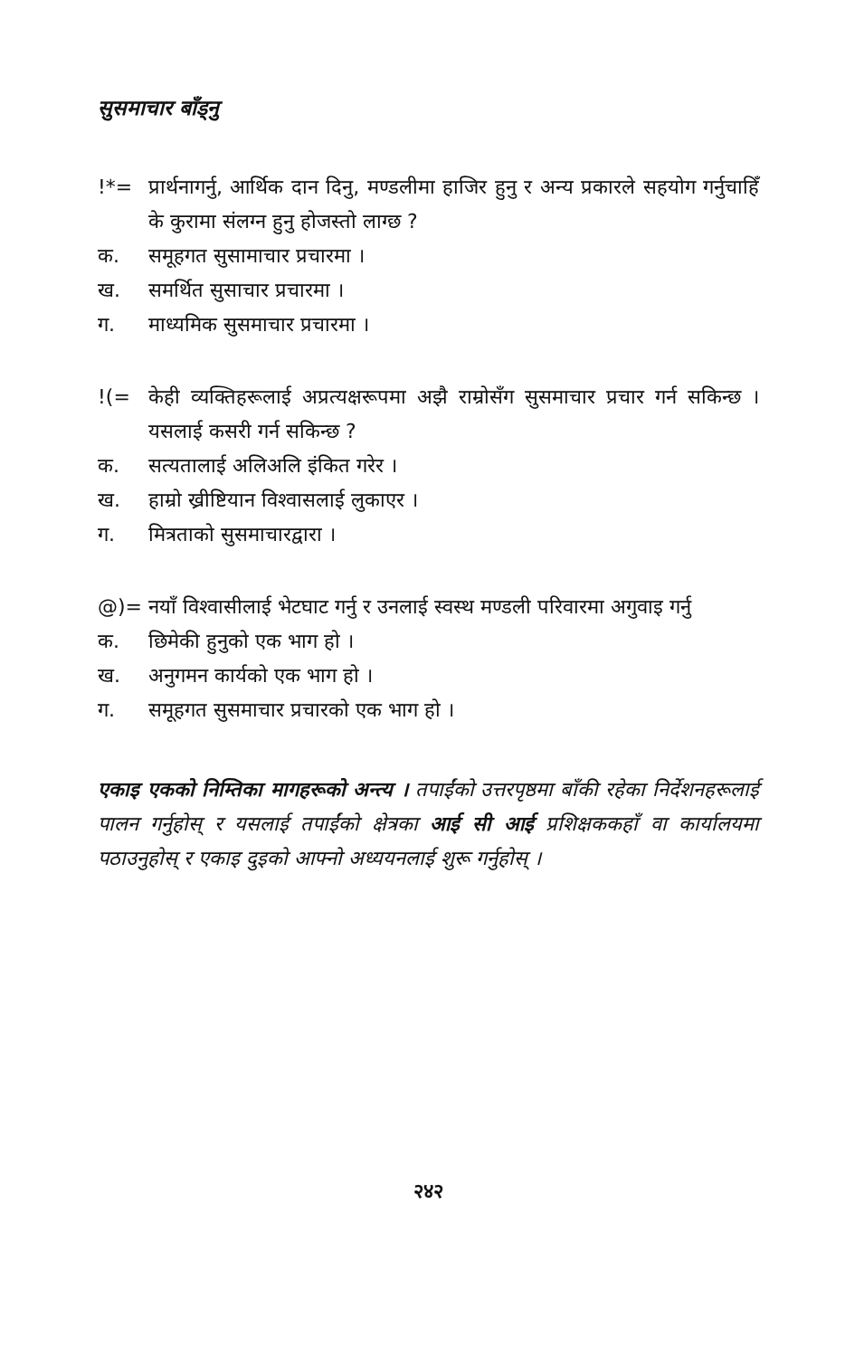सुसमाचार बाँड्नु
!*= प्रार्थनागर्नु, आर्थिक दान दिनु, मण्डलीमा हाजिर हुनु र अन्य प्रकारले सहयोग गर्नुचाहिँ के कुरामा संलग्न हुनु होजस्तो लाग्छ ?
क. समूहगत सुसामाचार प्रचारमा ।
ख. समर्थित सुसाचार प्रचारमा ।
ग. माध्यमिक सुसमाचार प्रचारमा ।
!(= केही व्यक्तिहरूलाई अप्रत्यक्षरूपमा अझै राम्रोसँग सुसमाचार प्रचार गर्न सकिन्छ । यसलाई कसरी गर्न सकिन्छ ?
क. सत्यतालाई अलिअलि इंकित गरेर ।
ख. हाम्रो ख्रीष्टियान विश्‍वासलाई लुकाएर ।
ग. मित्रताको सुसमाचारद्वारा ।
@)= नयाँ विश्‍वासीलाई भेटघाट गर्नु र उनलाई स्वस्थ मण्डली परिवारमा अगुवाइ गर्नु
क. छिमेकी हुनुको एक भाग हो ।
ख. अनुगमन कार्यको एक भाग हो ।
ग. समूहगत सुसमाचार प्रचारको एक भाग हो ।
एकाइ एकको निम्तिका मागहरूको अन्त्य । तपाईंको उत्तरपृष्ठमा बाँकी रहेका निर्देशनहरूलाई पालन गर्नुहोस् र यसलाई तपाईंको क्षेत्रका आई सी आई प्रशिक्षककहाँ वा कार्यालयमा पठाउनुहोस् र एकाइ दुइको आफ्नो अध्ययनलाई शुरू गर्नुहोस् ।
२४२